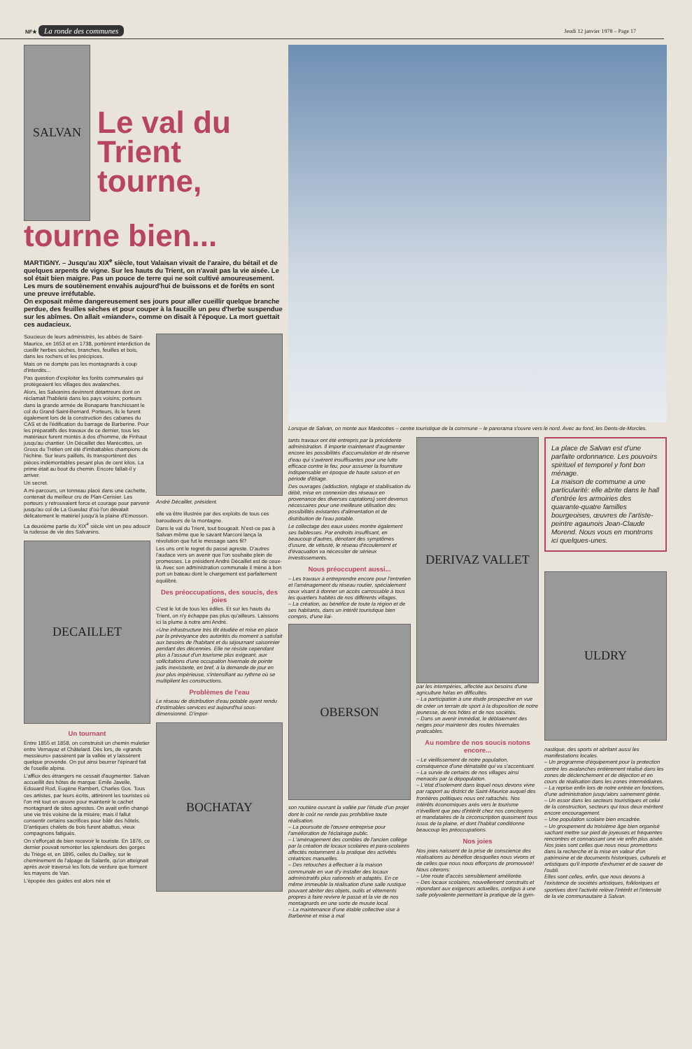NF★ La ronde des communes Jeudi 12 janvier 1978 – Page 17
SALVAN
Le val du Trient tourne,
tourne bien...
MARTIGNY. – Jusqu'au XIX<sup>e</sup> siècle, tout Valaisan vivait de l'araire, du bétail et de quelques arpents de vigne. Sur les hauts du Trient, on n'avait pas la vie aisée. Le sol était bien maigre. Pas un pouce de terre qui ne soit cultivé amoureusement. Les murs de soutènement envahis aujourd'hui de buissons et de forêts en sont une preuve irréfutable.
On exposait même dangereusement ses jours pour aller cueillir quelque branche perdue, des feuilles sèches et pour couper à la faucille un peu d'herbe suspendue sur les abîmes. On allait «miander», comme on disait à l'époque. La mort guettait ces audacieux.
Soucieux de leurs administrés, les abbés de Saint-Maurice, en 1653 et en 1738, portèrent interdiction de cueillir herbes sèches, branches, feuilles et bois, dans les rochers et les précipices.
Mais on ne dompte pas les montagnards à coup d'interdits...
Pas question d'exploiter les forêts communales qui protégeaient les villages des avalanches.
Alors, les Salvanins devinrent détartreurs dont on réclamait l'habileté dans les pays voisins; porteurs dans la grande armée de Bonaparte franchissant le col du Grand-Saint-Bernard. Porteurs, ils le furent également lors de la construction des cabanes du CAS et de l'édification du barrage de Barberine. Pour les préparatifs des travaux de ce dernier, tous les matériaux furent montés à dos d'homme, de Finhaut jusqu'au chantier. Un Décaillet des Marécottes, un Gross du Trétien ont été d'imbattables champions de l'échine. Sur leurs paillets, ils transportèrent des pièces indémontables pesant plus de cent kilos. La prime était au bout du chemin. Encore fallait-il y arriver.
Un secret.
A mi-parcours, un tonneau placé dans une cachette, contenait du meilleur cru de Plan-Cerisier. Les porteurs y retrouvaient force et courage pour parvenir jusqu'au col de La Gueulaz d'où l'on dévalait délicatement le matériel jusqu'à la plaine d'Emosson.
La deuxième partie du XIX<sup>e</sup> siècle vint un peu adoucir la rudesse de vie des Salvanins.
DECAILLET
Un tournant
Entre 1855 et 1858, on construisit un chemin muletier entre Vernayaz et Châtelard. Dès lors, de «grands messieurs» passèrent par la vallée et y laissèrent quelque provende. On put ainsi beurrer l'épinard fait de l'oseille alpine.
L'afflux des étrangers ne cessait d'augmenter. Salvan accueillit des hôtes de marque: Emile Javelle, Edouard Rod, Eugène Rambert, Charles Gos. Tous ces artistes, par leurs écrits, attirèrent les touristes où l'on mit tout en œuvre pour maintenir le cachet montagnard de sites agrestes. On avait enfin changé une vie très voisine de la misère; mais il fallut consentir certains sacrifices pour bâtir des hôtels. D'antiques chalets de bois furent abattus, vieux compagnons fatigués.
On s'efforçait de bien recevoir le touriste. En 1876, ce dernier pouvait remonter les splendeurs des gorges du Triège et, en 1895, celles du Dailley, sur le cheminement de l'alpage de Salanfe, qu'on atteignait après avoir traversé les îlots de verdure que forment les mayens de Van.
L'épopée des guides est alors née et
André Décaillet, président.
elle va être illustrée par des exploits de tous ces baroudeurs de la montagne.
Dans le val du Trient, tout bougeait. N'est-ce pas à Salvan même que le savant Marconi lança la révolution que fut le message sans fil?
Les uns ont le regret du passé agreste. D'autres l'audace vers un avenir que l'on souhaite plein de promesses. Le président André Décaillet est de ceux-là. Avec son administration communale il mène à bon port un bateau dont le chargement est parfaitement équilibré.
Des préoccupations, des soucis, des joies
C'est le lot de tous les édiles. Et sur les hauts du Trient, on n'y échappe pas plus qu'ailleurs. Laissons ici la plume à notre ami André.
«Une infrastructure très tôt étudiée et mise en place par la prévoyance des autorités du moment a satisfait aux besoins de l'habitant et du séjournant saisonnier pendant des décennies. Elle ne résiste cependant plus à l'assaut d'un tourisme plus exigeant, aux sollicitations d'une occupation hivernale de pointe jadis inexistante, en bref, à la demande de jour en jour plus impérieuse, s'intensifiant au rythme où se multiplient les constructions.
Problèmes de l'eau
Le réseau de distribution d'eau potable ayant rendu d'estimables services est aujourd'hui sous-dimensionné. D'impor-
BOCHATAY
Lorsque de Salvan, on monte aux Marécottes – centre touristique de la commune – le panorama s'ouvre vers le nord. Avec au fond, les Dents-de-Morcles.
tants travaux ont été entrepris par la précédente administration. Il importe maintenant d'augmenter encore les possibilités d'accumulation et de réserve d'eau qui s'avèrent insuffisantes pour une lutte efficace contre le feu, pour assumer la fourniture indispensable en époque de haute saison et en période d'étiage.
Des ouvrages (adduction, réglage et stabilisation du débit, mise en connexion des réseaux en provenance des diverses captations) sont devenus nécessaires pour une meilleure utilisation des possibilités existantes d'alimentation et de distribution de l'eau potable.
Le collectage des eaux usées montre également ses faiblesses. Par endroits insuffisant, en beaucoup d'autres, dénotant des symptômes d'usure, de vétusté, le réseau d'écoulement et d'évacuation va nécessiter de sérieux investissements.
Nous préoccupent aussi...
– Les travaux à entreprendre encore pour l'entretien et l'aménagement du réseau routier, spécialement ceux visant à donner un accès carrossable à tous les quartiers habités de nos différents villages.
– La création, au bénéfice de toute la région et de ses habitants, dans un intérêt touristique bien compris, d'une liai-
OBERSON
son routière ouvrant la vallée par l'étude d'un projet dont le coût ne rende pas prohibitive toute réalisation.
– La poursuite de l'œuvre entreprise pour l'amélioration de l'éclairage public.
– L'aménagement des combles de l'ancien collège par la création de locaux scolaires et para-scolaires affectés notamment à la pratique des activités créatrices manuelles.
– Des retouches à effectuer à la maison communale en vue d'y installer des locaux administratifs plus rationnels et adaptés. En ce même immeuble la réalisation d'une salle rustique pouvant abriter des objets, outils et vêtements propres à faire revivre le passé et la vie de nos montagnards en une sorte de musée local.
– La maintenance d'une étable collective sise à Barberine et mise à mal
DERIVAZ VALLET
par les intempéries, affectée aux besoins d'une agriculture hélas en difficultés.
– La participation à une étude prospective en vue de créer un terrain de sport à la disposition de notre jeunesse, de nos hôtes et de nos sociétés.
– Dans un avenir immédiat, le déblaiement des neiges pour maintenir des routes hivernales praticables.
Au nombre de nos soucis notons encore...
– Le vieillissement de notre population, conséquence d'une dénatalité qui va s'accentuant.
– La survie de certains de nos villages ainsi menacés par la dépopulation.
– L'état d'isolement dans lequel nous devons vivre par rapport au district de Saint-Maurice auquel des frontières politiques nous ont rattachés. Nos intérêts économiques axés vers le tourisme n'éveillent que peu d'intérêt chez nos concitoyens et mandataires de la circonscription quasiment tous issus de la plaine, et dont l'habitat conditionne beaucoup les préoccupations.
Nos joies
Nos joies naissent de la prise de conscience des réalisations au bénéfice desquelles nous vivons et de celles que nous nous efforçons de promouvoir!
Nous citerons:
– Une route d'accès sensiblement améliorée.
– Des locaux scolaires, nouvellement construits et répondant aux exigences actuelles, contigus à une salle polyvalente permettant la pratique de la gym-
La place de Salvan est d'une parfaite ordonnance. Les pouvoirs spirituel et temporel y font bon ménage.
La maison de commune a une particularité: elle abrite dans le hall d'entrée les armoiries des quarante-quatre familles bourgeoises, œuvres de l'artiste-peintre agaunois Jean-Claude Morend. Nous vous en montrons ici quelques-unes.
ULDRY
nastique, des sports et abritant aussi les manifestations locales.
– Un programme d'équipement pour la protection contre les avalanches entièrement réalisé dans les zones de déclenchement et de déjection et en cours de réalisation dans les zones intermédiaires.
– La reprise enfin lors de notre entrée en fonctions, d'une administration jusqu'alors sainement gérée.
– Un essor dans les secteurs touristiques et celui de la construction, secteurs qui tous deux méritent encore encouragement.
– Une population scolaire bien encadrée.
– Un groupement du troisième âge bien organisé sachant mettre sur pied de joyeuses et fréquentes rencontres et connaissant une vie enfin plus aisée.
Nos joies sont celles que nous nous promettons dans la recherche et la mise en valeur d'un patrimoine et de documents historiques, culturels et artistiques qu'il importe d'exhumer et de sauver de l'oubli.
Elles sont celles, enfin, que nous devons à l'existence de sociétés artistiques, folkloriques et sportives dont l'activité relève l'intérêt et l'intensité de la vie communautaire à Salvan.